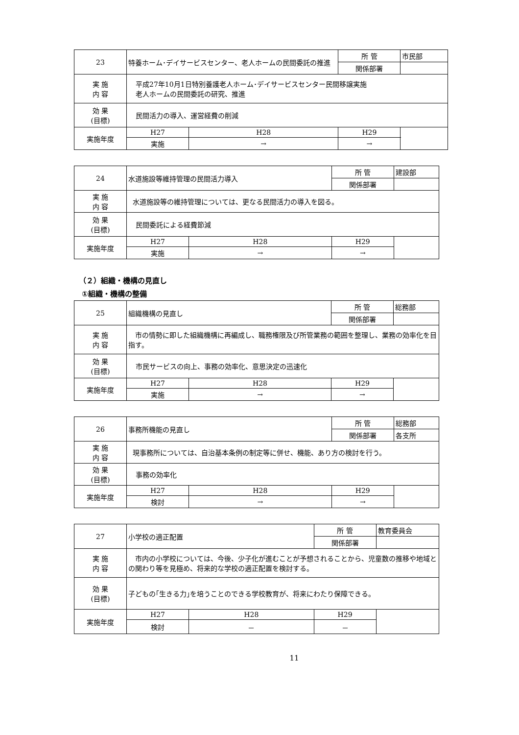| 23 | 特養ホーム･デイサービスセンター、老人ホームの民間委託の推進 | | 所 管 | 市民部 | |
| | | | 関係部署 | | |
| 実 施 内 容 | 平成27年10月1日特別養護老人ホーム･デイサービスセンター民間移譲実施 老人ホームの民間委託の研究、推進 | | | | |
| 効 果 (目標) | 民間活力の導入、運営経費の削減 | | | | |
| 実施年度 | H27 | H28 | H29 | | |
| | 実施 | → | → | | |
| 24 | 水道施設等維持管理の民間活力導入 | | 所 管 | 建設部 | |
| | | | 関係部署 | | |
| 実 施 内 容 | 水道施設等の維持管理については、更なる民間活力の導入を図る。 | | | | |
| 効 果 (目標) | 民間委託による経費節減 | | | | |
| 実施年度 | H27 | H28 | H29 | | |
| | 実施 | → | → | | |
（２）組織・機構の見直し
①組織・機構の整備
| 25 | 組織機構の見直し | | 所 管 | 総務部 | |
| | | | 関係部署 | | |
| 実 施 内 容 | 市の情勢に即した組織機構に再編成し、職務権限及び所管業務の範囲を整理し、業務の効率化を目指す。 | | | | |
| 効 果 (目標) | 市民サービスの向上、事務の効率化、意思決定の迅速化 | | | | |
| 実施年度 | H27 | H28 | H29 | | |
| | 実施 | → | → | | |
| 26 | 事務所機能の見直し | | 所 管 | 総務部 | |
| | | | 関係部署 | 各支所 | |
| 実 施 内 容 | 現事務所については、自治基本条例の制定等に併せ、機能、あり方の検討を行う。 | | | | |
| 効 果 (目標) | 事務の効率化 | | | | |
| 実施年度 | H27 | H28 | H29 | | |
| | 検討 | → | → | | |
| 27 | 小学校の適正配置 | | 所 管 | 教育委員会 | |
| | | | 関係部署 | | |
| 実 施 内 容 | 市内の小学校については、今後、少子化が進むことが予想されることから、児童数の推移や地域との関わり等を見極め、将来的な学校の適正配置を検討する。 | | | | |
| 効 果 (目標) | 子どもの｢生きる力｣を培うことのできる学校教育が、将来にわたり保障できる。 | | | | |
| 実施年度 | H27 | H28 | H29 | | |
| | 検討 | － | － | | |
11